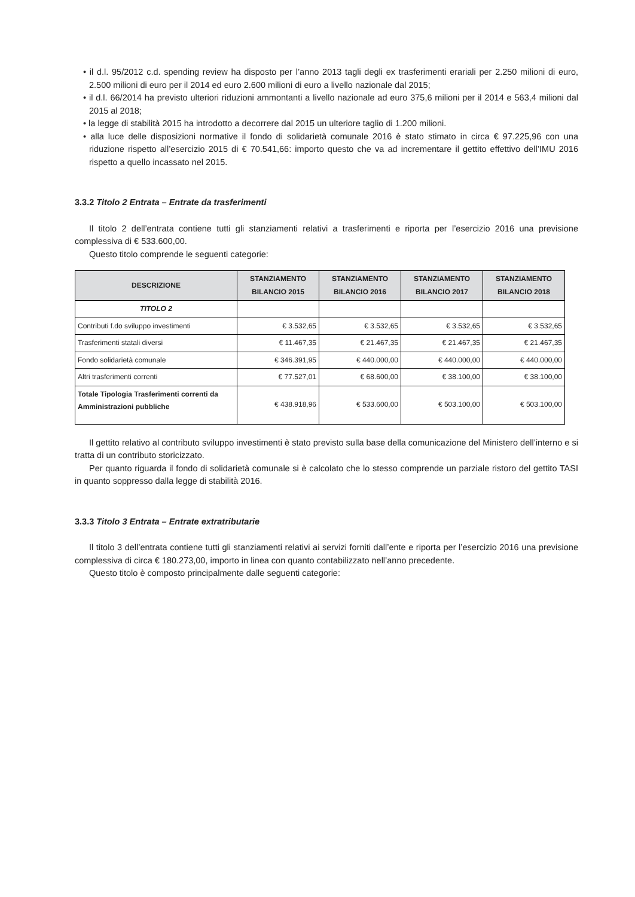• il d.l. 95/2012 c.d. spending review ha disposto per l’anno 2013 tagli degli ex trasferimenti erariali per 2.250 milioni di euro, 2.500 milioni di euro per il 2014 ed euro 2.600 milioni di euro a livello nazionale dal 2015;
• il d.l. 66/2014 ha previsto ulteriori riduzioni ammontanti a livello nazionale ad euro 375,6 milioni per il 2014 e 563,4 milioni dal 2015 al 2018;
• la legge di stabilità 2015 ha introdotto a decorrere dal 2015 un ulteriore taglio di 1.200 milioni.
• alla luce delle disposizioni normative il fondo di solidarietà comunale 2016 è stato stimato in circa € 97.225,96 con una riduzione rispetto all’esercizio 2015 di € 70.541,66: importo questo che va ad incrementare il gettito effettivo dell’IMU 2016 rispetto a quello incassato nel 2015.
3.3.2 Titolo 2 Entrata – Entrate da trasferimenti
Il titolo 2 dell’entrata contiene tutti gli stanziamenti relativi a trasferimenti e riporta per l’esercizio 2016 una previsione complessiva di € 533.600,00.
Questo titolo comprende le seguenti categorie:
| DESCRIZIONE | STANZIAMENTO BILANCIO 2015 | STANZIAMENTO BILANCIO 2016 | STANZIAMENTO BILANCIO 2017 | STANZIAMENTO BILANCIO 2018 |
| --- | --- | --- | --- | --- |
| TITOLO 2 | | | | |
| Contributi f.do sviluppo investimenti | € 3.532,65 | € 3.532,65 | € 3.532,65 | € 3.532,65 |
| Trasferimenti statali diversi | € 11.467,35 | € 21.467,35 | € 21.467,35 | € 21.467,35 |
| Fondo solidarietà comunale | € 346.391,95 | € 440.000,00 | € 440.000,00 | € 440.000,00 |
| Altri trasferimenti correnti | € 77.527,01 | € 68.600,00 | € 38.100,00 | € 38.100,00 |
| Totale Tipologia Trasferimenti correnti da Amministrazioni pubbliche | € 438.918,96 | € 533.600,00 | € 503.100,00 | € 503.100,00 |
Il gettito relativo al contributo sviluppo investimenti è stato previsto sulla base della comunicazione del Ministero dell’interno e si tratta di un contributo storicizzato.
Per quanto riguarda il fondo di solidarietà comunale si è calcolato che lo stesso comprende un parziale ristoro del gettito TASI in quanto soppresso dalla legge di stabilità 2016.
3.3.3 Titolo 3 Entrata – Entrate extratributarie
Il titolo 3 dell’entrata contiene tutti gli stanziamenti relativi ai servizi forniti dall’ente e riporta per l’esercizio 2016 una previsione complessiva di circa € 180.273,00, importo in linea con quanto contabilizzato nell’anno precedente.
Questo titolo è composto principalmente dalle seguenti categorie: